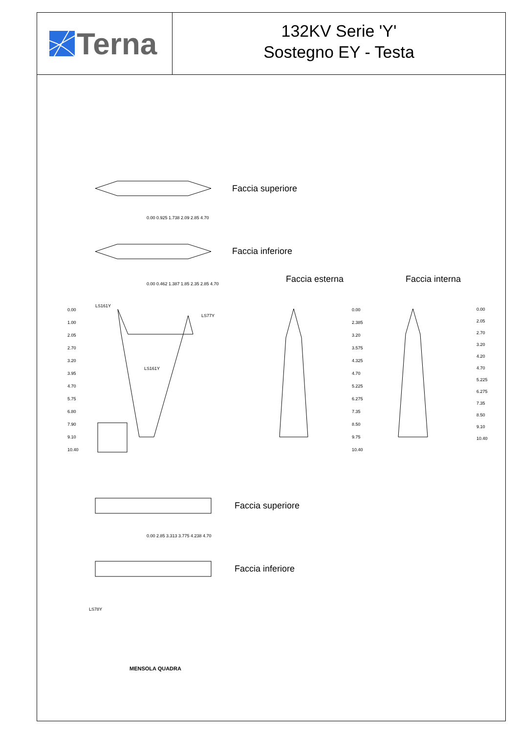Terna
132KV Serie 'Y'
Sostegno EY - Testa
Faccia superiore
Faccia inferiore
Faccia esterna Faccia interna
LS161Y
LS77Y
LS161Y
Faccia superiore
Faccia inferiore
LS78Y
MENSOLA QUADRA
0.00
1.00
2.05
2.70
3.20
3.95
4.70
5.75
6.80
7.90
9.10
10.40
0.00
2.385
3.20
3.575
4.325
4.70
5.225
6.275
7.35
8.50
9.75
10.40
0.00
2.05
2.70
3.20
4.20
4.70
5.225
6.275
7.35
8.50
9.10
10.40
0.00 0.925 1.738 2.09 2.85 4.70
0.00 0.462 1.387 1.85 2.35 2.85 4.70
0.00 2.85 3.313 3.775 4.238 4.70